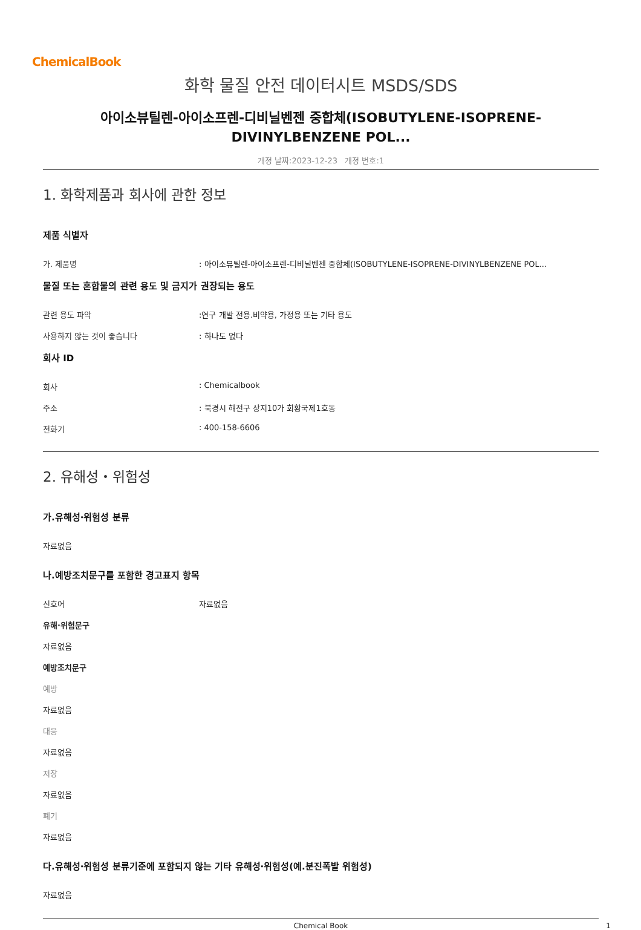ChemicalBook
화학 물질 안전 데이터시트 MSDS/SDS
아이소뷰틸렌-아이소프렌-디비닐벤젠 중합체(ISOBUTYLENE-ISOPRENE-
DIVINYLBENZENE POL...
개정 날짜:2023-12-23 개정 번호:1
1. 화학제품과 회사에 관한 정보
제품 식별자
가. 제품명: 아이소뷰틸렌-아이소프렌-디비닐벤젠 중합체(ISOBUTYLENE-ISOPRENE-DIVINYLBENZENE POL...
물질 또는 혼합물의 관련 용도 및 금지가 권장되는 용도
관련 용도 파악:연구 개발 전용.비약용, 가정용 또는 기타 용도
사용하지 않는 것이 좋습니다: 하나도 없다
회사 ID
회사: Chemicalbook
주소: 북경시 해전구 상지10가 회황국제1호동
전화기: 400-158-6606
2. 유해성・위험성
가.유해성·위험성 분류
자료없음
나.예방조치문구를 포함한 경고표지 항목
신호어 자료없음
유해·위험문구
자료없음
예방조치문구
예방
자료없음
대응
자료없음
저장
자료없음
폐기
자료없음
다.유해성·위험성 분류기준에 포함되지 않는 기타 유해성·위험성(예.분진폭발 위험성)
자료없음
Chemical Book 1